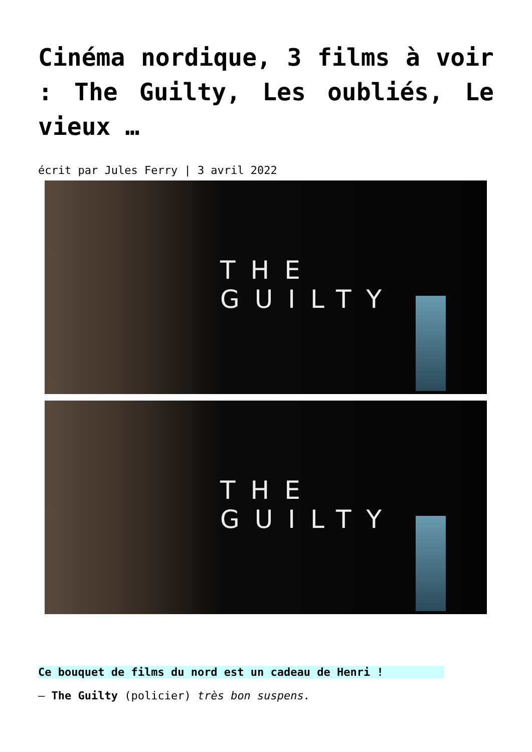Cinéma nordique, 3 films à voir : The Guilty, Les oubliés, Le vieux …
écrit par Jules Ferry | 3 avril 2022
THE GUILTY
THE GUILTY
Ce bouquet de films du nord est un cadeau de Henri !
– The Guilty (policier) très bon suspens.